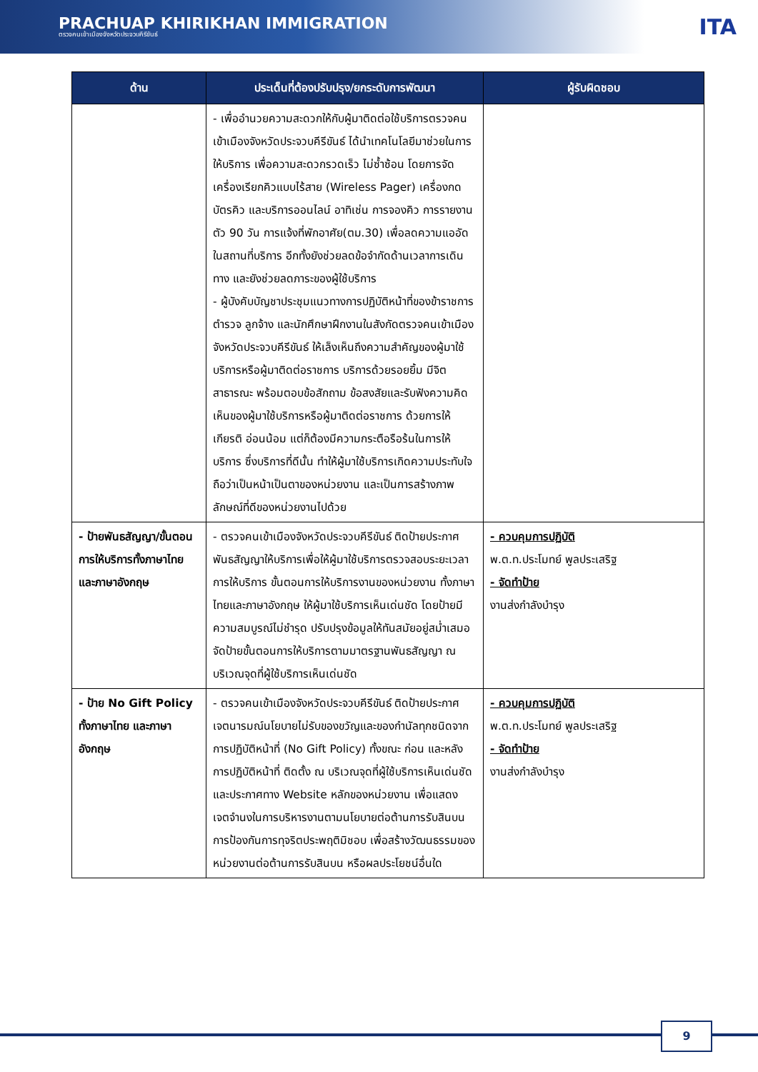PRACHUAP KHIRIKHAN IMMIGRATION
ตรวจคนเข้าเมืองจังหวัดประจวบคีรีขันธ์
ITA
| ด้าน | ประเด็นที่ต้องปรับปรุง/ยกระดับการพัฒนา | ผู้รับผิดชอบ |
| --- | --- | --- |
| | - เพื่ออำนวยความสะดวกให้กับผู้มาติดต่อใช้บริการตรวจคนเข้าเมืองจังหวัดประจวบคีรีขันธ์ ได้นำเทคโนโลยีมาช่วยในการให้บริการ เพื่อความสะดวกรวดเร็ว ไม่ซ้ำซ้อน โดยการจัดเครื่องเรียกคิวแบบไร้สาย (Wireless Pager) เครื่องกดบัตรคิว และบริการออนไลน์ อาทิเช่น การจองคิว การรายงานตัว 90 วัน การแจ้งที่พักอาศัย(ตม.30) เพื่อลดความแออัดในสถานที่บริการ อีกทั้งยังช่วยลดข้อจำกัดด้านเวลาการเดินทาง และยังช่วยลดภาระของผู้ใช้บริการ - ผู้บังคับบัญชาประชุมแนวทางการปฏิบัติหน้าที่ของข้าราชการตำรวจ ลูกจ้าง และนักศึกษาฝึกงานในสังกัดตรวจคนเข้าเมืองจังหวัดประจวบคีรีขันธ์ ให้เล็งเห็นถึงความสำคัญของผู้มาใช้บริการหรือผู้มาติดต่อราชการ บริการด้วยรอยยิ้ม มีจิตสาธารณะ พร้อมตอบข้อสักถาม ข้อสงสัยและรับฟังความคิดเห็นของผู้มาใช้บริการหรือผู้มาติดต่อราชการ ด้วยการให้เกียรติ อ่อนน้อม แต่ก็ต้องมีความกระตือรือร้นในการให้บริการ ซึ่งบริการที่ดีนั้น ทำให้ผู้มาใช้บริการเกิดความประทับใจ ถือว่าเป็นหน้าเป็นตาของหน่วยงาน และเป็นการสร้างภาพลักษณ์ที่ดีของหน่วยงานไปด้วย | |
| - ป้ายพันธสัญญา/ขั้นตอนการให้บริการทั้งภาษาไทยและภาษาอังกฤษ | - ตรวจคนเข้าเมืองจังหวัดประจวบคีรีขันธ์ ติดป้ายประกาศพันธสัญญาให้บริการเพื่อให้ผู้มาใช้บริการตรวจสอบระยะเวลาการให้บริการ ขั้นตอนการให้บริการงานของหน่วยงาน ทั้งภาษาไทยและภาษาอังกฤษ ให้ผู้มาใช้บริการเห็นเด่นชัด โดยป้ายมีความสมบูรณ์ไม่ชำรุด ปรับปรุงข้อมูลให้ทันสมัยอยู่สม่ำเสมอ จัดป้ายขั้นตอนการให้บริการตามมาตรฐานพันธสัญญา ณ บริเวณจุดที่ผู้ใช้บริการเห็นเด่นชัด | - ควบคุมการปฏิบัติ พ.ต.ท.ประโมทย์ พูลประเสริฐ - จัดทำป้าย งานส่งกำลังบำรุง |
| - ป้าย No Gift Policy ทั้งภาษาไทย และภาษาอังกฤษ | - ตรวจคนเข้าเมืองจังหวัดประจวบคีรีขันธ์ ติดป้ายประกาศเจตนารมณ์นโยบายไม่รับของขวัญและของกำนัลทุกชนิดจากการปฏิบัติหน้าที่ (No Gift Policy) ทั้งขณะ ก่อน และหลังการปฏิบัติหน้าที่ ติดตั้ง ณ บริเวณจุดที่ผู้ใช้บริการเห็นเด่นชัด และประกาศทาง Website หลักของหน่วยงาน เพื่อแสดงเจตจำนงในการบริหารงานตามนโยบายต่อต้านการรับสินบน การป้องกันการทุจริตประพฤติมิชอบ เพื่อสร้างวัฒนธรรมของหน่วยงานต่อต้านการรับสินบน หรือผลประโยชน์อื่นใด | - ควบคุมการปฏิบัติ พ.ต.ท.ประโมทย์ พูลประเสริฐ - จัดทำป้าย งานส่งกำลังบำรุง |
9